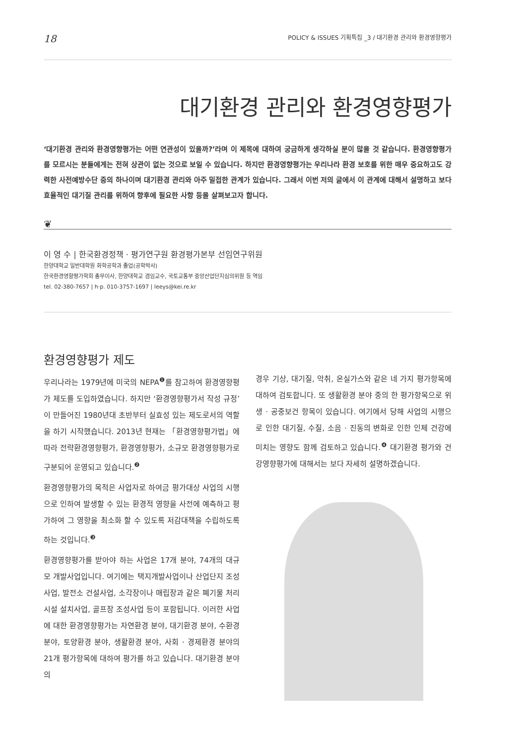18 POLICY & ISSUES 기획특집 _3 / 대기환경 관리와 환경영향평가
대기환경 관리와 환경영향평가
‘대기환경 관리와 환경영향평가는 어떤 연관성이 있을까?’라며 이 제목에 대하여 궁금하게 생각하실 분이 많을 것 같습니다. 환경영향평가를 모르시는 분들에게는 전혀 상관이 없는 것으로 보일 수 있습니다. 하지만 환경영향평가는 우리나라 환경 보호를 위한 매우 중요하고도 강력한 사전예방수단 중의 하나이며 대기환경 관리와 아주 밀접한 관계가 있습니다. 그래서 이번 저의 글에서 이 관계에 대해서 설명하고 보다 효율적인 대기질 관리를 위하여 향후에 필요한 사항 등을 살펴보고자 합니다.
❦
이 영 수 | 한국환경정책 · 평가연구원 환경평가본부 선임연구위원
한양대학교 일반대학원 화학공학과 졸업(공학박사)
한국환경영향평가학회 총무이사, 한양대학교 겸임교수, 국토교통부 중앙산업단지심의위원 등 역임
tel. 02-380-7657 | h·p. 010-3757-1697 | leeys@kei.re.kr
환경영향평가 제도
우리나라는 1979년에 미국의 NEPA<sup>❶</sup>를 참고하여 환경영향평가 제도를 도입하였습니다. 하지만 ‘환경영향평가서 작성 규정’이 만들어진 1980년대 초반부터 실효성 있는 제도로서의 역할을 하기 시작했습니다. 2013년 현재는 「환경영향평가법」에 따라 전략환경영향평가, 환경영향평가, 소규모 환경영향평가로 구분되어 운영되고 있습니다.<sup>❷</sup>
환경영향평가의 목적은 사업자로 하여금 평가대상 사업의 시행으로 인하여 발생할 수 있는 환경적 영향을 사전에 예측하고 평가하여 그 영향을 최소화 할 수 있도록 저감대책을 수립하도록 하는 것입니다.<sup>❸</sup>
환경영향평가를 받아야 하는 사업은 17개 분야, 74개의 대규모 개발사업입니다. 여기에는 택지개발사업이나 산업단지 조성사업, 발전소 건설사업, 소각장이나 매립장과 같은 폐기물 처리시설 설치사업, 골프장 조성사업 등이 포함됩니다. 이러한 사업에 대한 환경영향평가는 자연환경 분야, 대기환경 분야, 수환경 분야, 토양환경 분야, 생활환경 분야, 사회 · 경제환경 분야의 21개 평가항목에 대하여 평가를 하고 있습니다. 대기환경 분야의
경우 기상, 대기질, 악취, 온실가스와 같은 네 가지 평가항목에 대하여 검토합니다. 또 생활환경 분야 중의 한 평가항목으로 위생 · 공중보건 항목이 있습니다. 여기에서 당해 사업의 시행으로 인한 대기질, 수질, 소음 · 진동의 변화로 인한 인체 건강에 미치는 영향도 함께 검토하고 있습니다.<sup>❹</sup> 대기환경 평가와 건강영향평가에 대해서는 보다 자세히 설명하겠습니다.